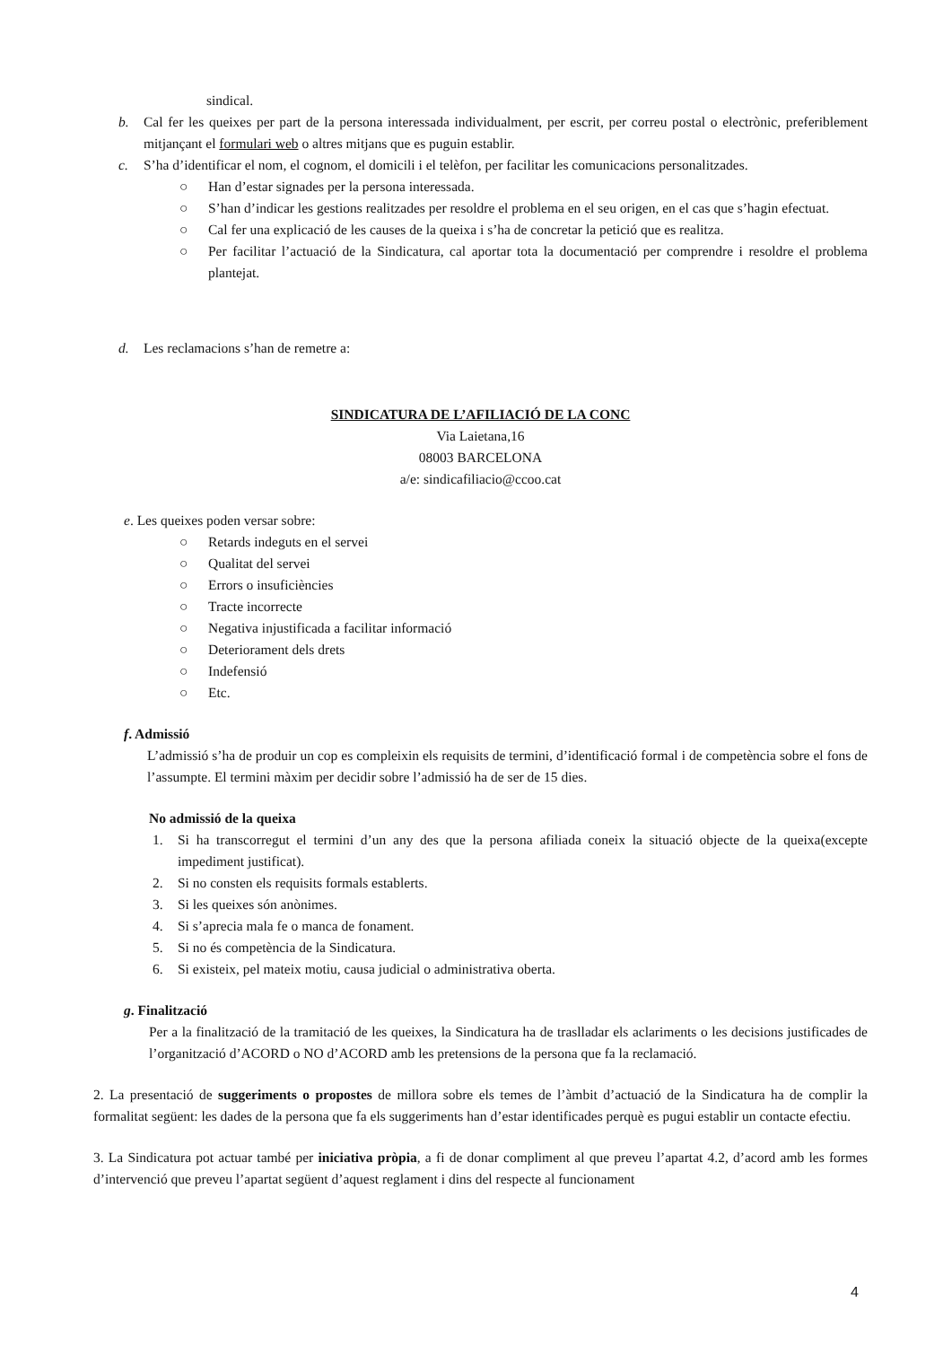sindical.
b. Cal fer les queixes per part de la persona interessada individualment, per escrit, per correu postal o electrònic, preferiblement mitjançant el formulari web o altres mitjans que es puguin establir.
c. S’ha d’identificar el nom, el cognom, el domicili i el telèfon, per facilitar les comunicacions personalitzades.
○ Han d’estar signades per la persona interessada.
○ S’han d’indicar les gestions realitzades per resoldre el problema en el seu origen, en el cas que s’hagin efectuat.
○ Cal fer una explicació de les causes de la queixa i s’ha de concretar la petició que es realitza.
○ Per facilitar l’actuació de la Sindicatura, cal aportar tota la documentació per comprendre i resoldre el problema plantejat.
d. Les reclamacions s’han de remetre a:
SINDICATURA DE L’AFILIACIÓ DE LA CONC
Via Laietana,16
08003 BARCELONA
a/e: sindicafiliacio@ccoo.cat
e. Les queixes poden versar sobre:
○ Retards indeguts en el servei
○ Qualitat del servei
○ Errors o insuficiències
○ Tracte incorrecte
○ Negativa injustificada a facilitar informació
○ Deteriorament dels drets
○ Indefensió
○ Etc.
f. Admissió
L’admissió s’ha de produir un cop es compleixin els requisits de termini, d’identificació formal i de competència sobre el fons de l’assumpte. El termini màxim per decidir sobre l’admissió ha de ser de 15 dies.
No admissió de la queixa
1. Si ha transcorregut el termini d’un any des que la persona afiliada coneix la situació objecte de la queixa(excepte impediment justificat).
2. Si no consten els requisits formals establerts.
3. Si les queixes són anònimes.
4. Si s’aprecia mala fe o manca de fonament.
5. Si no és competència de la Sindicatura.
6. Si existeix, pel mateix motiu, causa judicial o administrativa oberta.
g. Finalització
Per a la finalització de la tramitació de les queixes, la Sindicatura ha de traslladar els aclariments o les decisions justificades de l’organització d’ACORD o NO d’ACORD amb les pretensions de la persona que fa la reclamació.
2. La presentació de suggeriments o propostes de millora sobre els temes de l’àmbit d’actuació de la Sindicatura ha de complir la formalitat següent: les dades de la persona que fa els suggeriments han d’estar identificades perquè es pugui establir un contacte efectiu.
3. La Sindicatura pot actuar també per iniciativa pròpia, a fi de donar compliment al que preveu l’apartat 4.2, d’acord amb les formes d’intervenció que preveu l’apartat següent d’aquest reglament i dins del respecte al funcionament
4